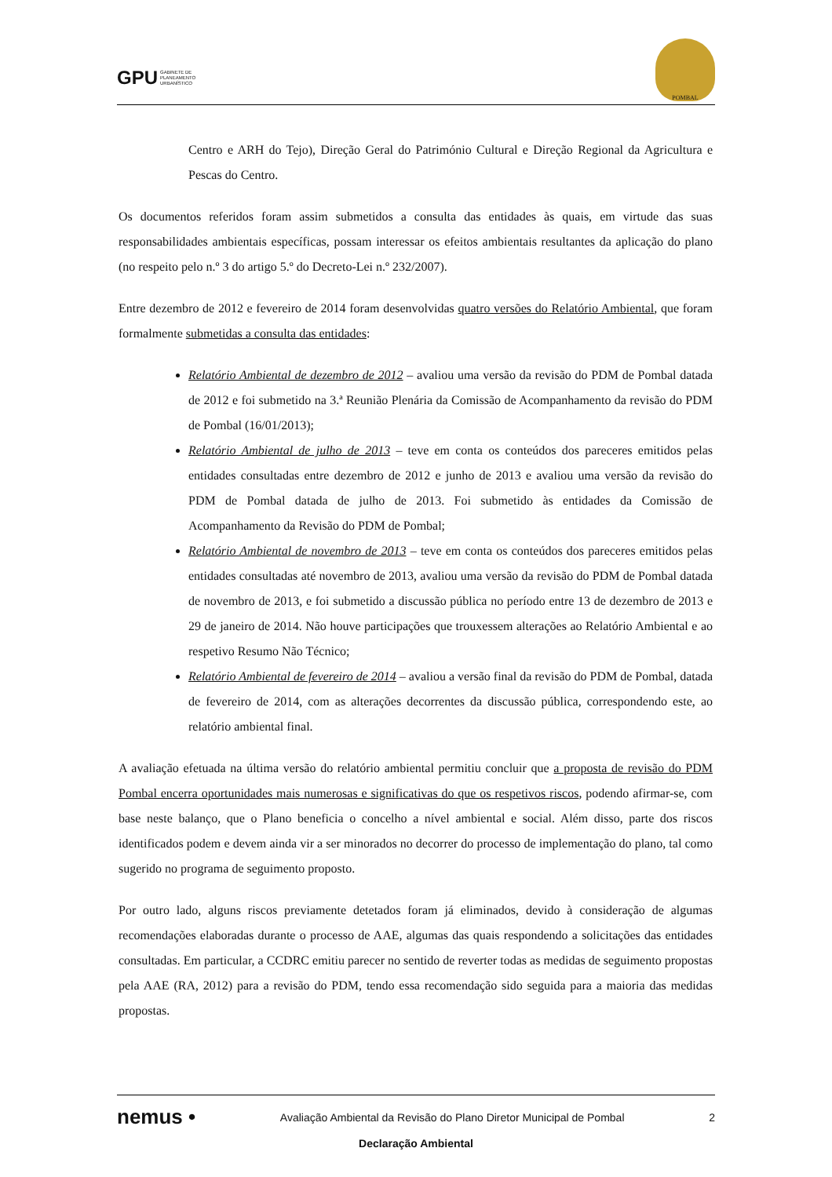GPU GABINETE DE
PLANEAMENTO
URBANÍSTICO
POMBAL
Centro e ARH do Tejo), Direção Geral do Património Cultural e Direção Regional da Agricultura e Pescas do Centro.
Os documentos referidos foram assim submetidos a consulta das entidades às quais, em virtude das suas responsabilidades ambientais específicas, possam interessar os efeitos ambientais resultantes da aplicação do plano (no respeito pelo n.º 3 do artigo 5.º do Decreto-Lei n.º 232/2007).
Entre dezembro de 2012 e fevereiro de 2014 foram desenvolvidas quatro versões do Relatório Ambiental, que foram formalmente submetidas a consulta das entidades:
Relatório Ambiental de dezembro de 2012 – avaliou uma versão da revisão do PDM de Pombal datada de 2012 e foi submetido na 3.ª Reunião Plenária da Comissão de Acompanhamento da revisão do PDM de Pombal (16/01/2013);
Relatório Ambiental de julho de 2013 – teve em conta os conteúdos dos pareceres emitidos pelas entidades consultadas entre dezembro de 2012 e junho de 2013 e avaliou uma versão da revisão do PDM de Pombal datada de julho de 2013. Foi submetido às entidades da Comissão de Acompanhamento da Revisão do PDM de Pombal;
Relatório Ambiental de novembro de 2013 – teve em conta os conteúdos dos pareceres emitidos pelas entidades consultadas até novembro de 2013, avaliou uma versão da revisão do PDM de Pombal datada de novembro de 2013, e foi submetido a discussão pública no período entre 13 de dezembro de 2013 e 29 de janeiro de 2014. Não houve participações que trouxessem alterações ao Relatório Ambiental e ao respetivo Resumo Não Técnico;
Relatório Ambiental de fevereiro de 2014 – avaliou a versão final da revisão do PDM de Pombal, datada de fevereiro de 2014, com as alterações decorrentes da discussão pública, correspondendo este, ao relatório ambiental final.
A avaliação efetuada na última versão do relatório ambiental permitiu concluir que a proposta de revisão do PDM Pombal encerra oportunidades mais numerosas e significativas do que os respetivos riscos, podendo afirmar-se, com base neste balanço, que o Plano beneficia o concelho a nível ambiental e social. Além disso, parte dos riscos identificados podem e devem ainda vir a ser minorados no decorrer do processo de implementação do plano, tal como sugerido no programa de seguimento proposto.
Por outro lado, alguns riscos previamente detetados foram já eliminados, devido à consideração de algumas recomendações elaboradas durante o processo de AAE, algumas das quais respondendo a solicitações das entidades consultadas. Em particular, a CCDRC emitiu parecer no sentido de reverter todas as medidas de seguimento propostas pela AAE (RA, 2012) para a revisão do PDM, tendo essa recomendação sido seguida para a maioria das medidas propostas.
nemus • Avaliação Ambiental da Revisão do Plano Diretor Municipal de Pombal 2
Declaração Ambiental